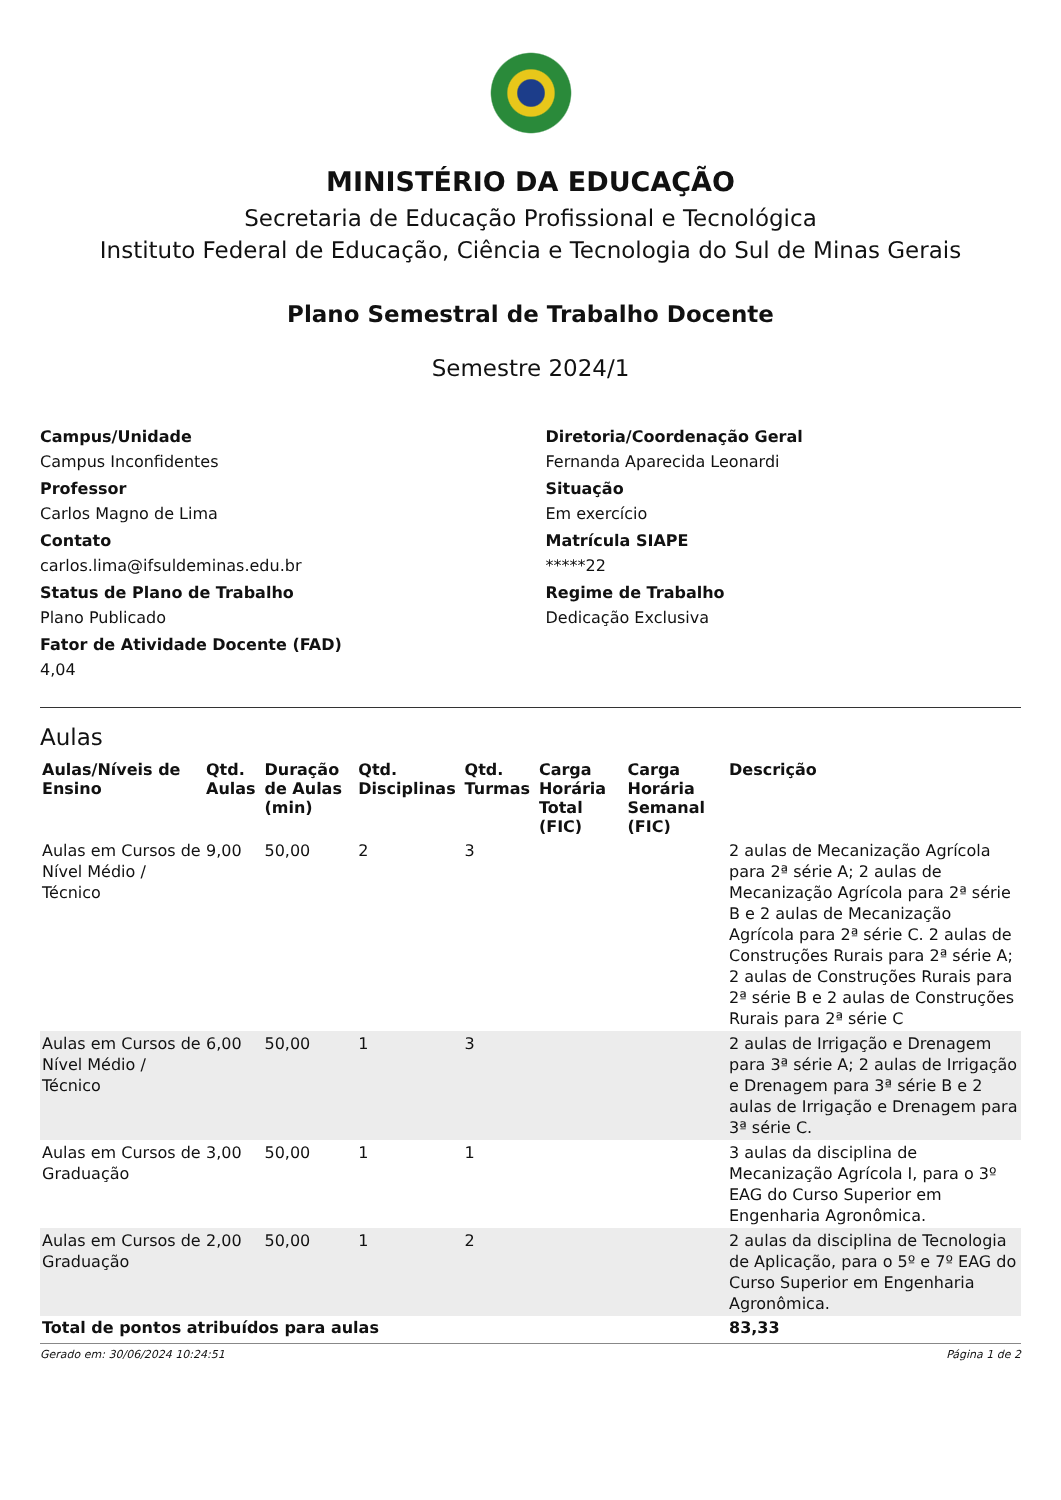MINISTÉRIO DA EDUCAÇÃO
Secretaria de Educação Profissional e Tecnológica
Instituto Federal de Educação, Ciência e Tecnologia do Sul de Minas Gerais
Plano Semestral de Trabalho Docente
Semestre 2024/1
Campus/Unidade
Campus Inconfidentes
Professor
Carlos Magno de Lima
Contato
carlos.lima@ifsuldeminas.edu.br
Status de Plano de Trabalho
Plano Publicado
Fator de Atividade Docente (FAD)
4,04
Diretoria/Coordenação Geral
Fernanda Aparecida Leonardi
Situação
Em exercício
Matrícula SIAPE
*****22
Regime de Trabalho
Dedicação Exclusiva
Aulas
| Aulas/Níveis de Ensino | Qtd. Aulas | Duração de Aulas (min) | Qtd. Disciplinas | Qtd. Turmas | Carga Horária Total (FIC) | Carga Horária Semanal (FIC) | Descrição |
| --- | --- | --- | --- | --- | --- | --- | --- |
| Aulas em Cursos de Nível Médio / Técnico | 9,00 | 50,00 | 2 | 3 | | | 2 aulas de Mecanização Agrícola para 2ª série A; 2 aulas de Mecanização Agrícola para 2ª série B e 2 aulas de Mecanização Agrícola para 2ª série C. 2 aulas de Construções Rurais para 2ª série A; 2 aulas de Construções Rurais para 2ª série B e 2 aulas de Construções Rurais para 2ª série C |
| Aulas em Cursos de Nível Médio / Técnico | 6,00 | 50,00 | 1 | 3 | | | 2 aulas de Irrigação e Drenagem para 3ª série A; 2 aulas de Irrigação e Drenagem para 3ª série B e 2 aulas de Irrigação e Drenagem para 3ª série C. |
| Aulas em Cursos de Graduação | 3,00 | 50,00 | 1 | 1 | | | 3 aulas da disciplina de Mecanização Agrícola I, para o 3º EAG do Curso Superior em Engenharia Agronômica. |
| Aulas em Cursos de Graduação | 2,00 | 50,00 | 1 | 2 | | | 2 aulas da disciplina de Tecnologia de Aplicação, para o 5º e 7º EAG do Curso Superior em Engenharia Agronômica. |
| Total de pontos atribuídos para aulas | | | | | | | 83,33 |
Gerado em: 30/06/2024 10:24:51 Página 1 de 2